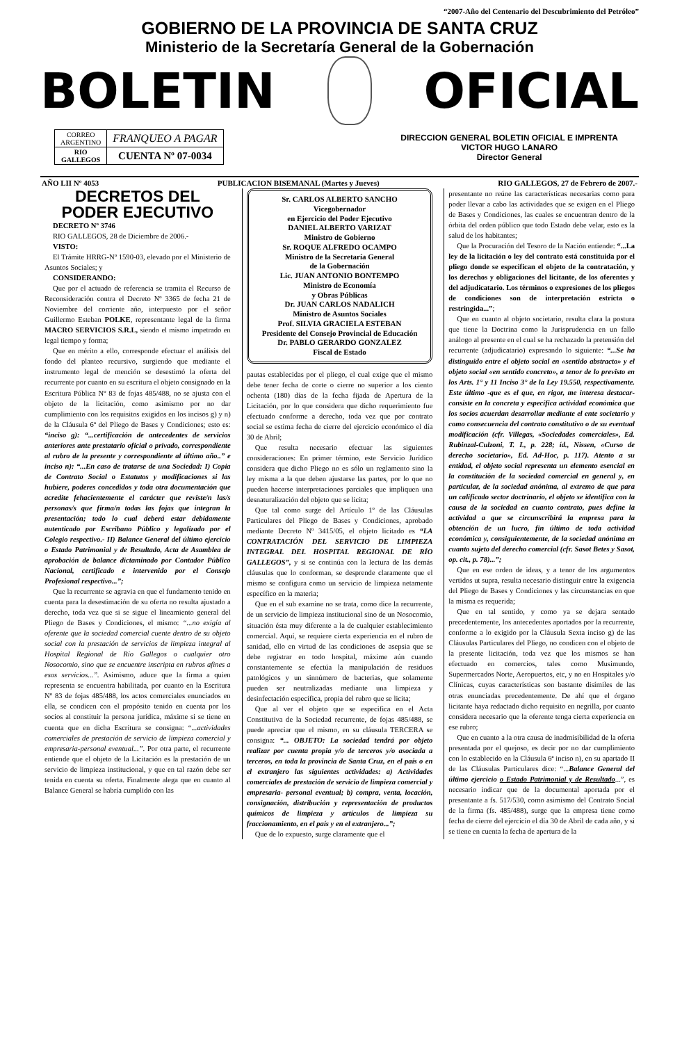“2007-Año del Centenario del Descubrimiento del Petróleo”
GOBIERNO DE LA PROVINCIA DE SANTA CRUZ
Ministerio de la Secretaría General de la Gobernación
BOLETIN OFICIAL
| CORREO ARGENTINO | FRANQUEO A PAGAR |
| RIO GALLEGOS | CUENTA Nº 07-0034 |
DIRECCION GENERAL BOLETIN OFICIAL E IMPRENTA
VICTOR HUGO LANARO
Director General
AÑO LII Nº 4053 PUBLICACION BISEMANAL (Martes y Jueves) RIO GALLEGOS, 27 de Febrero de 2007.-
DECRETOS DEL
PODER EJECUTIVO
DECRETO Nº 3746
RIO GALLEGOS, 28 de Diciembre de 2006.-
VISTO:
El Trámite HRRG-Nº 1590-03, elevado por el Ministerio de Asuntos Sociales; y
CONSIDERANDO:
Que por el actuado de referencia se tramita el Recurso de Reconsideración contra el Decreto Nº 3365 de fecha 21 de Noviembre del corriente año, interpuesto por el señor Guillermo Esteban POLKE, representante legal de la firma MACRO SERVICIOS S.R.L, siendo el mismo impetrado en legal tiempo y forma;
Que en mérito a ello, corresponde efectuar el análisis del fondo del planteo recursivo, surgiendo que mediante el instrumento legal de mención se desestimó la oferta del recurrente por cuanto en su escritura el objeto consignado en la Escritura Pública Nº 83 de fojas 485/488, no se ajusta con el objeto de la licitación, como asimismo por no dar cumplimiento con los requisitos exigidos en los incisos g) y n) de la Cláusula 6ª del Pliego de Bases y Condiciones; esto es: “inciso g): “...certificación de antecedentes de servicios anteriores ante prestatario oficial o privado, correspondiente al rubro de la presente y correspondiente al último año..” e inciso n): “...En caso de tratarse de una Sociedad: I) Copia de Contrato Social o Estatutos y modificaciones si las hubiere, poderes concedidos y toda otra documentación que acredite fehacientemente el carácter que reviste/n las/s personas/s que firma/n todas las fojas que integran la presentación; todo lo cual deberá estar debidamente autenticado por Escribano Público y legalizado por el Colegio respectivo.- II) Balance General del último ejercicio o Estado Patrimonial y de Resultado, Acta de Asamblea de aprobación de balance dictaminado por Contador Público Nacional, certificado e intervenido por el Consejo Profesional respectivo...”;
Que la recurrente se agravia en que el fundamento tenido en cuenta para la desestimación de su oferta no resulta ajustado a derecho, toda vez que si se sigue el lineamiento general del Pliego de Bases y Condiciones, el mismo: “...no exigía al oferente que la sociedad comercial cuente dentro de su objeto social con la prestación de servicios de limpieza integral al Hospital Regional de Río Gallegos o cualquier otro Nosocomio, sino que se encuentre inscripta en rubros afines a esos servicios...”. Asimismo, aduce que la firma a quien representa se encuentra habilitada, por cuanto en la Escritura Nº 83 de fojas 485/488, los actos comerciales enunciados en ella, se condicen con el propósito tenido en cuenta por los socios al constituir la persona jurídica, máxime si se tiene en cuenta que en dicha Escritura se consigna: “...actividades comerciales de prestación de servicio de limpieza comercial y empresaria-personal eventual...”. Por otra parte, el recurrente entiende que el objeto de la Licitación es la prestación de un servicio de limpieza institucional, y que en tal razón debe ser tenida en cuenta su oferta. Finalmente alega que en cuanto al Balance General se habría cumplido con las
Sr. CARLOS ALBERTO SANCHO
Vicegobernador
en Ejercicio del Poder Ejecutivo
DANIEL ALBERTO VARIZAT
Ministro de Gobierno
Sr. ROQUE ALFREDO OCAMPO
Ministro de la Secretaría General
de la Gobernación
Lic. JUAN ANTONIO BONTEMPO
Ministro de Economía
y Obras Públicas
Dr. JUAN CARLOS NADALICH
Ministro de Asuntos Sociales
Prof. SILVIA GRACIELA ESTEBAN
Presidente del Consejo Provincial de Educación
Dr. PABLO GERARDO GONZALEZ
Fiscal de Estado
pautas establecidas por el pliego, el cual exige que el mismo debe tener fecha de corte o cierre no superior a los ciento ochenta (180) días de la fecha fijada de Apertura de la Licitación, por lo que considera que dicho requerimiento fue efectuado conforme a derecho, toda vez que por contrato social se estima fecha de cierre del ejercicio económico el día 30 de Abril;
Que resulta necesario efectuar las siguientes consideraciones: En primer término, este Servicio Jurídico considera que dicho Pliego no es sólo un reglamento sino la ley misma a la que deben ajustarse las partes, por lo que no pueden hacerse interpretaciones parciales que impliquen una desnaturalización del objeto que se licita;
Que tal como surge del Artículo 1º de las Cláusulas Particulares del Pliego de Bases y Condiciones, aprobado mediante Decreto Nº 3415/05, el objeto licitado es “LA CONTRATACIÓN DEL SERVICIO DE LIMPIEZA INTEGRAL DEL HOSPITAL REGIONAL DE RÍO GALLEGOS”, y si se continúa con la lectura de las demás cláusulas que lo conforman, se desprende claramente que el mismo se configura como un servicio de limpieza netamente específico en la materia;
Que en el sub examine no se trata, como dice la recurrente, de un servicio de limpieza institucional sino de un Nosocomio, situación ésta muy diferente a la de cualquier establecimiento comercial. Aquí, se requiere cierta experiencia en el rubro de sanidad, ello en virtud de las condiciones de asepsia que se debe registrar en todo hospital, máxime aún cuando constantemente se efectúa la manipulación de residuos patológicos y un sinnúmero de bacterias, que solamente pueden ser neutralizadas mediante una limpieza y desinfectación específica, propia del rubro que se licita;
Que al ver el objeto que se especifica en el Acta Constitutiva de la Sociedad recurrente, de fojas 485/488, se puede apreciar que el mismo, en su cláusula TERCERA se consigna: “... OBJETO: La sociedad tendrá por objeto realizar por cuenta propia y/o de terceros y/o asociada a terceros, en toda la provincia de Santa Cruz, en el país o en el extranjero las siguientes actividades: a) Actividades comerciales de prestación de servicio de limpieza comercial y empresaria- personal eventual; b) compra, venta, locación, consignación, distribución y representación de productos químicos de limpieza y artículos de limpieza su fraccionamiento, en el país y en el extranjero...”;
Que de lo expuesto, surge claramente que el
presentante no reúne las características necesarias como para poder llevar a cabo las actividades que se exigen en el Pliego de Bases y Condiciones, las cuales se encuentran dentro de la órbita del orden público que todo Estado debe velar, esto es la salud de los habitantes;
Que la Procuración del Tesoro de la Nación entiende: “...La ley de la licitación o ley del contrato está constituida por el pliego donde se especifican el objeto de la contratación, y los derechos y obligaciones del licitante, de los oferentes y del adjudicatario. Los términos o expresiones de los pliegos de condiciones son de interpretación estricta o restringida...”;
Que en cuanto al objeto societario, resulta clara la postura que tiene la Doctrina como la Jurisprudencia en un fallo análogo al presente en el cual se ha rechazado la pretensión del recurrente (adjudicatario) expresando lo siguiente: “...Se ha distinguido entre el objeto social en «sentido abstracto» y el objeto social «en sentido concreto», a tenor de lo previsto en los Arts. 1° y 11 Inciso 3° de la Ley 19.550, respectivamente. Este último -que es el que, en rigor, me interesa destacar- consiste en la concreta y específica actividad económica que los socios acuerdan desarrollar mediante el ente societario y como consecuencia del contrato constitutivo o de su eventual modificación (cfr. Villegas, «Sociedades comerciales», Ed. Rubinzal-Culzoni, T. I., p. 228; íd., Nissen, «Curso de derecho societario», Ed. Ad-Hoc, p. 117). Atento a su entidad, el objeto social representa un elemento esencial en la constitución de la sociedad comercial en general y, en particular, de la sociedad anónima, al extremo de que para un calificado sector doctrinario, el objeto se identifica con la causa de la sociedad en cuanto contrato, pues define la actividad a que se circunscribirá la empresa para la obtención de un lucro, fin último de toda actividad económica y, consiguientemente, de la sociedad anónima en cuanto sujeto del derecho comercial (cfr. Sasot Betes y Sasot, op. cit., p. 78)...”;
Que en ese orden de ideas, y a tenor de los argumentos vertidos ut supra, resulta necesario distinguir entre la exigencia del Pliego de Bases y Condiciones y las circunstancias en que la misma es requerida;
Que en tal sentido, y como ya se dejara sentado precedentemente, los antecedentes aportados por la recurrente, conforme a lo exigido por la Cláusula Sexta inciso g) de las Cláusulas Particulares del Pliego, no condicen con el objeto de la presente licitación, toda vez que los mismos se han efectuado en comercios, tales como Musimundo, Supermercados Norte, Aeropuertos, etc, y no en Hospitales y/o Clínicas, cuyas características son bastante disímiles de las otras enunciadas precedentemente. De ahí que el órgano licitante haya redactado dicho requisito en negrilla, por cuanto considera necesario que la oferente tenga cierta experiencia en ese rubro;
Que en cuanto a la otra causa de inadmisibilidad de la oferta presentada por el quejoso, es decir por no dar cumplimiento con lo establecido en la Cláusula 6ª inciso n), en su apartado II de las Cláusulas Particulares dice: “...Balance General del último ejercicio o Estado Patrimonial y de Resultado...”, es necesario indicar que de la documental aportada por el presentante a fs. 517/530, como asimismo del Contrato Social de la firma (fs. 485/488), surge que la empresa tiene como fecha de cierre del ejercicio el día 30 de Abril de cada año, y si se tiene en cuenta la fecha de apertura de la